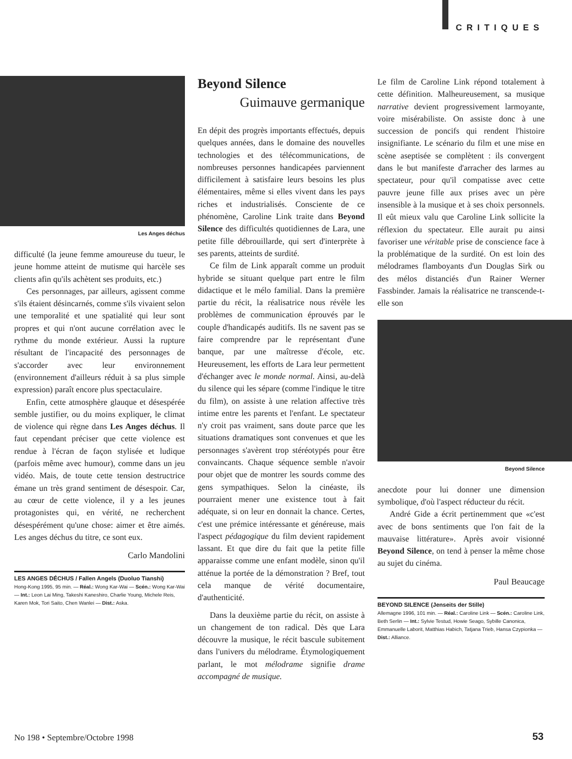CRITIQUES
Les Anges déchus
difficulté (la jeune femme amoureuse du tueur, le jeune homme atteint de mutisme qui harcèle ses clients afin qu'ils achètent ses produits, etc.)
Ces personnages, par ailleurs, agissent comme s'ils étaient désincarnés, comme s'ils vivaient selon une temporalité et une spatialité qui leur sont propres et qui n'ont aucune corrélation avec le rythme du monde extérieur. Aussi la rupture résultant de l'incapacité des personnages de s'accorder avec leur environnement (environnement d'ailleurs réduit à sa plus simple expression) paraît encore plus spectaculaire.
Enfin, cette atmosphère glauque et désespérée semble justifier, ou du moins expliquer, le climat de violence qui règne dans Les Anges déchus. Il faut cependant préciser que cette violence est rendue à l'écran de façon stylisée et ludique (parfois même avec humour), comme dans un jeu vidéo. Mais, de toute cette tension destructrice émane un très grand sentiment de désespoir. Car, au cœur de cette violence, il y a les jeunes protagonistes qui, en vérité, ne recherchent désespérément qu'une chose: aimer et être aimés. Les anges déchus du titre, ce sont eux.
Carlo Mandolini
LES ANGES DÉCHUS / Fallen Angels (Duoluo Tianshi)
Hong-Kong 1995, 95 min. — Réal.: Wong Kar-Wai — Scén.: Wong Kar-Wai — Int.: Leon Lai Ming, Takeshi Kaneshiro, Charlie Young, Michele Reis, Karen Mok, Tori Saito, Chen Wanlei — Dist.: Aska.
Beyond Silence
Guimauve germanique
En dépit des progrès importants effectués, depuis quelques années, dans le domaine des nouvelles technologies et des télécommunications, de nombreuses personnes handicapées parviennent difficilement à satisfaire leurs besoins les plus élémentaires, même si elles vivent dans les pays riches et industrialisés. Consciente de ce phénomène, Caroline Link traite dans Beyond Silence des difficultés quotidiennes de Lara, une petite fille débrouillarde, qui sert d'interprète à ses parents, atteints de surdité.
Ce film de Link apparaît comme un produit hybride se situant quelque part entre le film didactique et le mélo familial. Dans la première partie du récit, la réalisatrice nous révèle les problèmes de communication éprouvés par le couple d'handicapés auditifs. Ils ne savent pas se faire comprendre par le représentant d'une banque, par une maîtresse d'école, etc. Heureusement, les efforts de Lara leur permettent d'échanger avec le monde normal. Ainsi, au-delà du silence qui les sépare (comme l'indique le titre du film), on assiste à une relation affective très intime entre les parents et l'enfant. Le spectateur n'y croit pas vraiment, sans doute parce que les situations dramatiques sont convenues et que les personnages s'avèrent trop stéréotypés pour être convaincants. Chaque séquence semble n'avoir pour objet que de montrer les sourds comme des gens sympathiques. Selon la cinéaste, ils pourraient mener une existence tout à fait adéquate, si on leur en donnait la chance. Certes, c'est une prémice intéressante et généreuse, mais l'aspect pédagogique du film devient rapidement lassant. Et que dire du fait que la petite fille apparaisse comme une enfant modèle, sinon qu'il atténue la portée de la démonstration ? Bref, tout cela manque de vérité documentaire, d'authenticité.
Dans la deuxième partie du récit, on assiste à un changement de ton radical. Dès que Lara découvre la musique, le récit bascule subitement dans l'univers du mélodrame. Étymologiquement parlant, le mot mélodrame signifie drame accompagné de musique.
Le film de Caroline Link répond totalement à cette définition. Malheureusement, sa musique narrative devient progressivement larmoyante, voire misérabiliste. On assiste donc à une succession de poncifs qui rendent l'histoire insignifiante. Le scénario du film et une mise en scène aseptisée se complètent : ils convergent dans le but manifeste d'arracher des larmes au spectateur, pour qu'il compatisse avec cette pauvre jeune fille aux prises avec un père insensible à la musique et à ses choix personnels. Il eût mieux valu que Caroline Link sollicite la réflexion du spectateur. Elle aurait pu ainsi favoriser une véritable prise de conscience face à la problématique de la surdité. On est loin des mélodrames flamboyants d'un Douglas Sirk ou des mélos distanciés d'un Rainer Werner Fassbinder. Jamais la réalisatrice ne transcende-t-elle son
Beyond Silence
anecdote pour lui donner une dimension symbolique, d'où l'aspect réducteur du récit.
André Gide a écrit pertinemment que «c'est avec de bons sentiments que l'on fait de la mauvaise littérature». Après avoir visionné Beyond Silence, on tend à penser la même chose au sujet du cinéma.
Paul Beaucage
BEYOND SILENCE (Jenseits der Stille)
Allemagne 1996, 101 min. — Réal.: Caroline Link — Scén.: Caroline Link, Beth Serlin — Int.: Sylvie Testud, Howie Seago, Sybille Canonica, Emmanuelle Laborit, Matthias Habich, Tatjana Trieb, Hansa Czypionka — Dist.: Alliance.
No 198 • Septembre/Octobre 1998
53